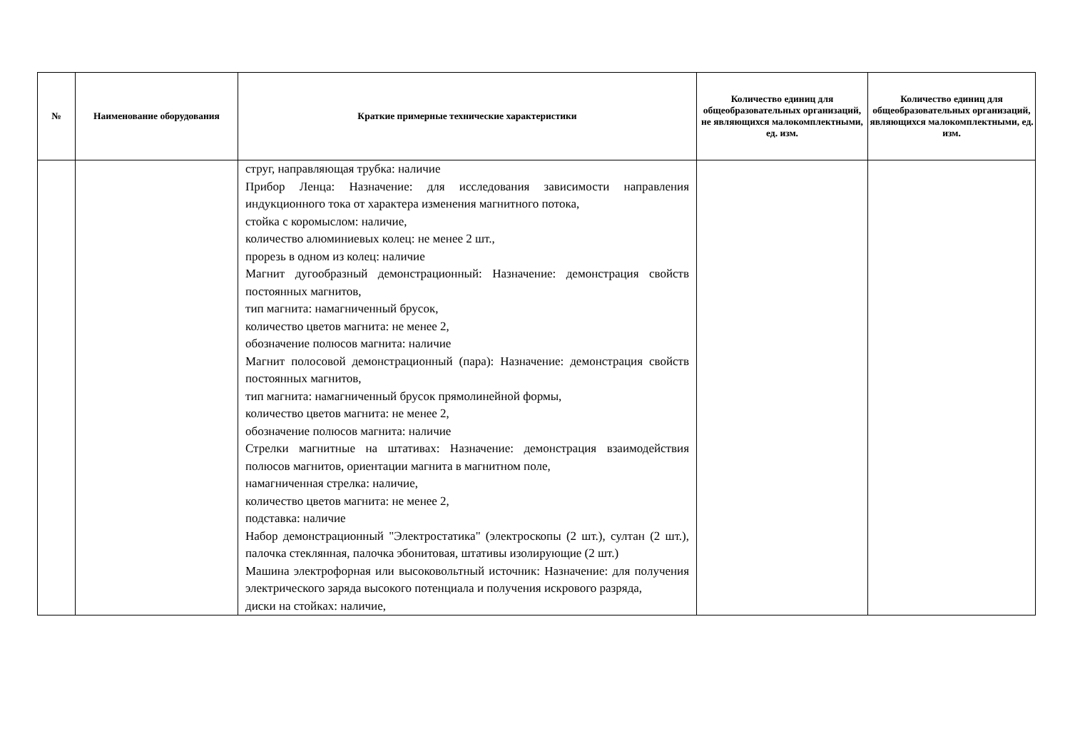| № | Наименование оборудования | Краткие примерные технические характеристики | Количество единиц для общеобразовательных организаций, не являющихся малокомплектными, ед. изм. | Количество единиц для общеобразовательных организаций, являющихся малокомплектными, ед. изм. |
| --- | --- | --- | --- | --- |
| | | струг, направляющая трубка: наличие Прибор Ленца: Назначение: для исследования зависимости направления индукционного тока от характера изменения магнитного потока, стойка с коромыслом: наличие, количество алюминиевых колец: не менее 2 шт., прорезь в одном из колец: наличие Магнит дугообразный демонстрационный: Назначение: демонстрация свойств постоянных магнитов, тип магнита: намагниченный брусок, количество цветов магнита: не менее 2, обозначение полюсов магнита: наличие Магнит полосовой демонстрационный (пара): Назначение: демонстрация свойств постоянных магнитов, тип магнита: намагниченный брусок прямолинейной формы, количество цветов магнита: не менее 2, обозначение полюсов магнита: наличие Стрелки магнитные на штативах: Назначение: демонстрация взаимодействия полюсов магнитов, ориентации магнита в магнитном поле, намагниченная стрелка: наличие, количество цветов магнита: не менее 2, подставка: наличие Набор демонстрационный "Электростатика" (электроскопы (2 шт.), султан (2 шт.), палочка стеклянная, палочка эбонитовая, штативы изолирующие (2 шт.) Машина электрофорная или высоковольтный источник: Назначение: для получения электрического заряда высокого потенциала и получения искрового разряда, диски на стойках: наличие, | | |